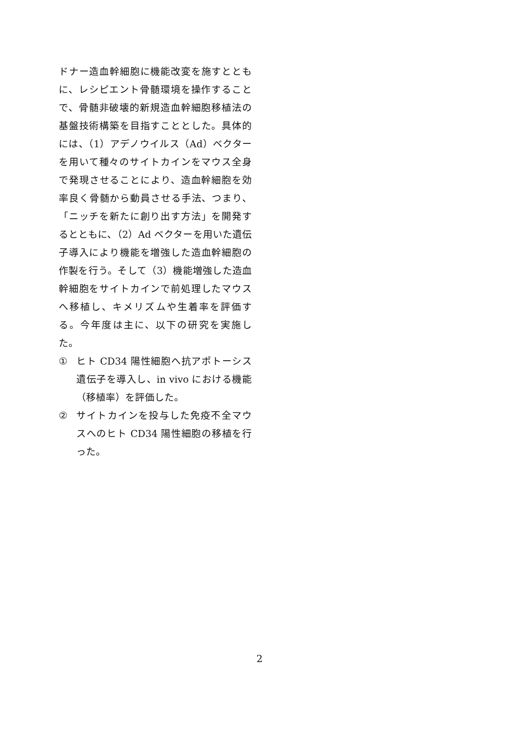ドナー造血幹細胞に機能改変を施すとともに、レシピエント骨髄環境を操作することで、骨髄非破壊的新規造血幹細胞移植法の基盤技術構築を目指すこととした。具体的には、（1）アデノウイルス（Ad）ベクターを用いて種々のサイトカインをマウス全身で発現させることにより、造血幹細胞を効率良く骨髄から動員させる手法、つまり、「ニッチを新たに創り出す方法」を開発するとともに、（2）Ad ベクターを用いた遺伝子導入により機能を増強した造血幹細胞の作製を行う。そして（3）機能増強した造血幹細胞をサイトカインで前処理したマウスへ移植し、キメリズムや生着率を評価する。今年度は主に、以下の研究を実施した。
① ヒト CD34 陽性細胞へ抗アポトーシス遺伝子を導入し、in vivo における機能（移植率）を評価した。
② サイトカインを投与した免疫不全マウスへのヒト CD34 陽性細胞の移植を行った。
2